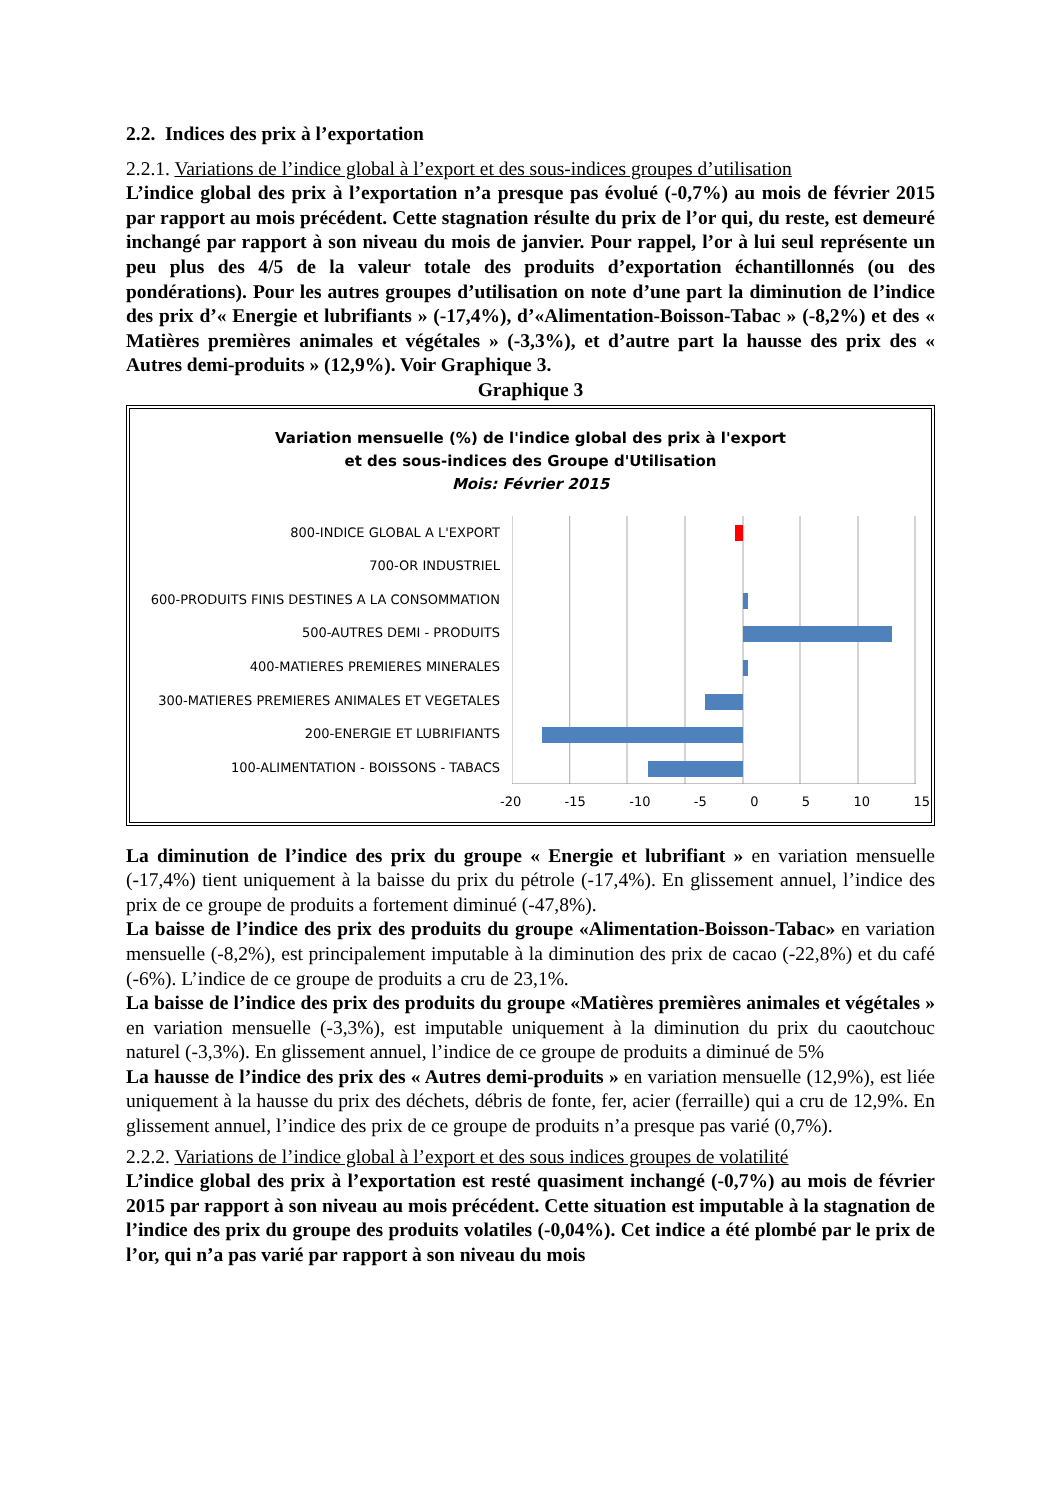2.2. Indices des prix à l’exportation
2.2.1. Variations de l’indice global à l’export et des sous-indices groupes d’utilisation
L’indice global des prix à l’exportation n’a presque pas évolué (-0,7%) au mois de février 2015 par rapport au mois précédent. Cette stagnation résulte du prix de l’or qui, du reste, est demeuré inchangé par rapport à son niveau du mois de janvier. Pour rappel, l’or à lui seul représente un peu plus des 4/5 de la valeur totale des produits d’exportation échantillonnés (ou des pondérations). Pour les autres groupes d’utilisation on note d’une part la diminution de l’indice des prix d’« Energie et lubrifiants » (-17,4%), d’«Alimentation-Boisson-Tabac » (-8,2%) et des « Matières premières animales et végétales » (-3,3%), et d’autre part la hausse des prix des « Autres demi-produits » (12,9%). Voir Graphique 3.
Graphique 3
Variation mensuelle (%) de l'indice global des prix à l'export
et des sous-indices des Groupe d'Utilisation
Mois: Février 2015
800-INDICE GLOBAL A L'EXPORT
700-OR INDUSTRIEL
600-PRODUITS FINIS DESTINES A LA CONSOMMATION
500-AUTRES DEMI - PRODUITS
400-MATIERES PREMIERES MINERALES
300-MATIERES PREMIERES ANIMALES ET VEGETALES
200-ENERGIE ET LUBRIFIANTS
100-ALIMENTATION - BOISSONS - TABACS
-20 -15 -10 -5 0 5 10 15
La diminution de l’indice des prix du groupe « Energie et lubrifiant » en variation mensuelle (-17,4%) tient uniquement à la baisse du prix du pétrole (-17,4%). En glissement annuel, l’indice des prix de ce groupe de produits a fortement diminué (-47,8%).
La baisse de l’indice des prix des produits du groupe «Alimentation-Boisson-Tabac» en variation mensuelle (-8,2%), est principalement imputable à la diminution des prix de cacao (-22,8%) et du café (-6%). L’indice de ce groupe de produits a cru de 23,1%.
La baisse de l’indice des prix des produits du groupe «Matières premières animales et végétales » en variation mensuelle (-3,3%), est imputable uniquement à la diminution du prix du caoutchouc naturel (-3,3%). En glissement annuel, l’indice de ce groupe de produits a diminué de 5%
La hausse de l’indice des prix des « Autres demi-produits » en variation mensuelle (12,9%), est liée uniquement à la hausse du prix des déchets, débris de fonte, fer, acier (ferraille) qui a cru de 12,9%. En glissement annuel, l’indice des prix de ce groupe de produits n’a presque pas varié (0,7%).
2.2.2. Variations de l’indice global à l’export et des sous indices groupes de volatilité
L’indice global des prix à l’exportation est resté quasiment inchangé (-0,7%) au mois de février 2015 par rapport à son niveau au mois précédent. Cette situation est imputable à la stagnation de l’indice des prix du groupe des produits volatiles (-0,04%). Cet indice a été plombé par le prix de l’or, qui n’a pas varié par rapport à son niveau du mois